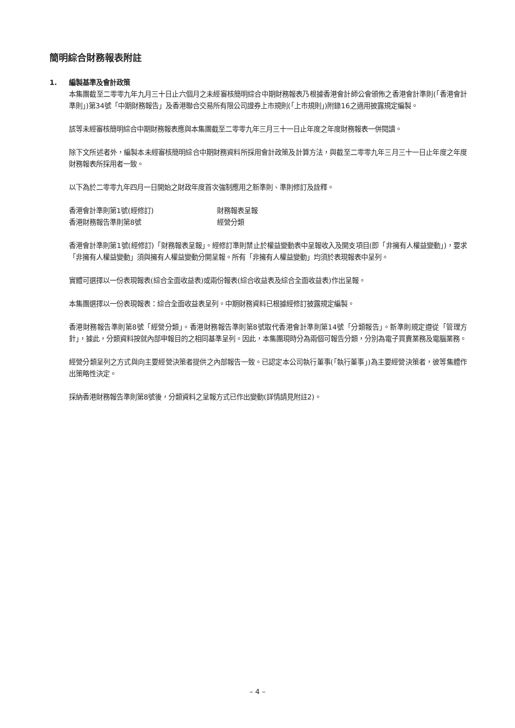簡明綜合財務報表附註
1. 編製基準及會計政策
本集團截至二零零九年九月三十日止六個月之未經審核簡明綜合中期財務報表乃根據香港會計師公會頒佈之香港會計準則(「香港會計準則」)第34號「中期財務報告」及香港聯合交易所有限公司證券上市規則(「上市規則」)附錄16之適用披露規定編製。
該等未經審核簡明綜合中期財務報表應與本集團截至二零零九年三月三十一日止年度之年度財務報表一併閱讀。
除下文所述者外，編製本未經審核簡明綜合中期財務資料所採用會計政策及計算方法，與截至二零零九年三月三十一日止年度之年度財務報表所採用者一致。
以下為於二零零九年四月一日開始之財政年度首次強制應用之新準則、準則修訂及詮釋。
| 香港會計準則第1號(經修訂) | 財務報表呈報 |
| 香港財務報告準則第8號 | 經營分類 |
香港會計準則第1號(經修訂)「財務報表呈報」。經修訂準則禁止於權益變動表中呈報收入及開支項目(即「非擁有人權益變動」)，要求「非擁有人權益變動」須與擁有人權益變動分開呈報。所有「非擁有人權益變動」均須於表現報表中呈列。
實體可選擇以一份表現報表(綜合全面收益表)或兩份報表(綜合收益表及綜合全面收益表)作出呈報。
本集團選擇以一份表現報表：綜合全面收益表呈列。中期財務資料已根據經修訂披露規定編製。
香港財務報告準則第8號「經營分類」。香港財務報告準則第8號取代香港會計準則第14號「分類報告」。新準則規定遵從「管理方針」，據此，分類資料按就內部申報目的之相同基準呈列。因此，本集團現時分為兩個可報告分類，分別為電子買賣業務及電腦業務。
經營分類呈列之方式與向主要經營決策者提供之內部報告一致。已認定本公司執行董事(「執行董事」)為主要經營決策者，彼等集體作出策略性決定。
採納香港財務報告準則第8號後，分類資料之呈報方式已作出變動(詳情請見附註2)。
– 4 –